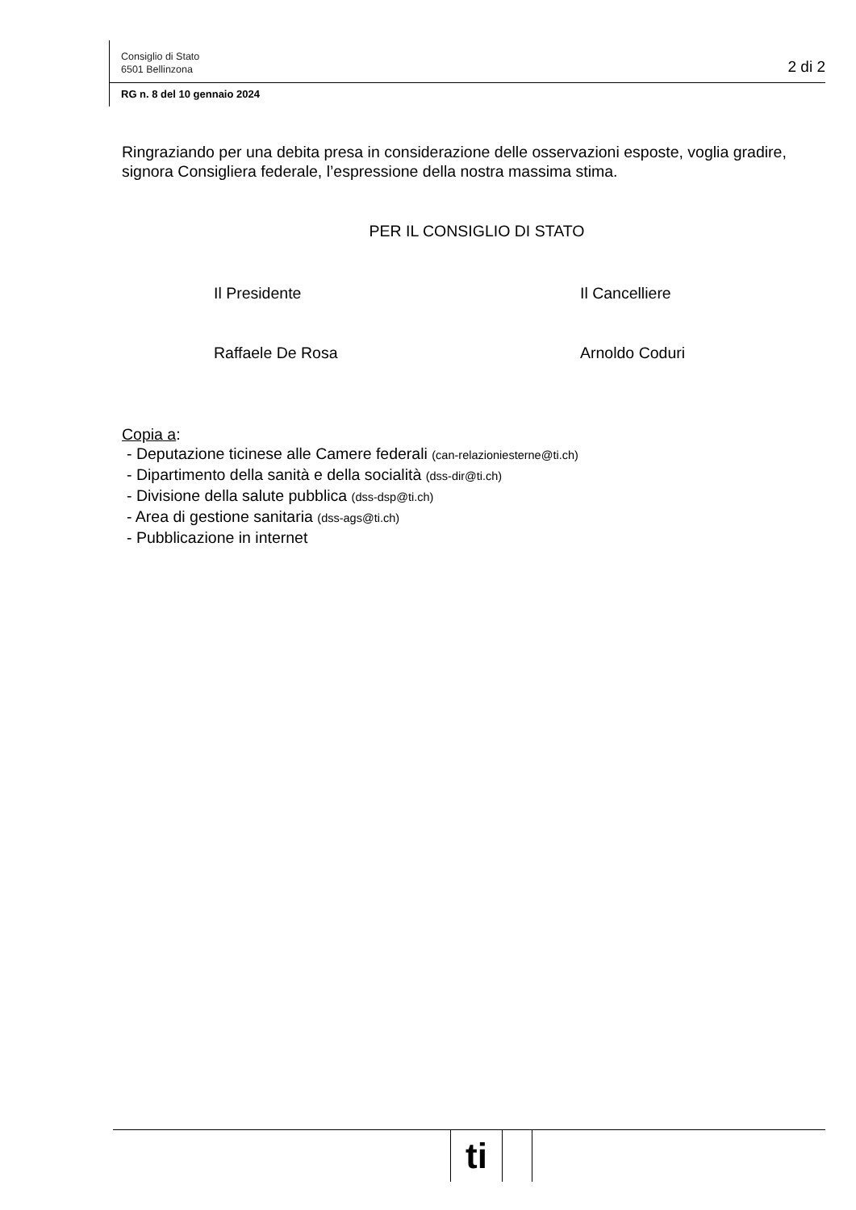Consiglio di Stato
6501 Bellinzona
2 di 2
RG n. 8 del 10 gennaio 2024
Ringraziando per una debita presa in considerazione delle osservazioni esposte, voglia gradire, signora Consigliera federale, l’espressione della nostra massima stima.
PER IL CONSIGLIO DI STATO
Il Presidente
Raffaele De Rosa
Il Cancelliere
Arnoldo Coduri
Copia a:
- Deputazione ticinese alle Camere federali (can-relazioniesterne@ti.ch)
- Dipartimento della sanità e della socialità (dss-dir@ti.ch)
- Divisione della salute pubblica (dss-dsp@ti.ch)
- Area di gestione sanitaria (dss-ags@ti.ch)
- Pubblicazione in internet
ti